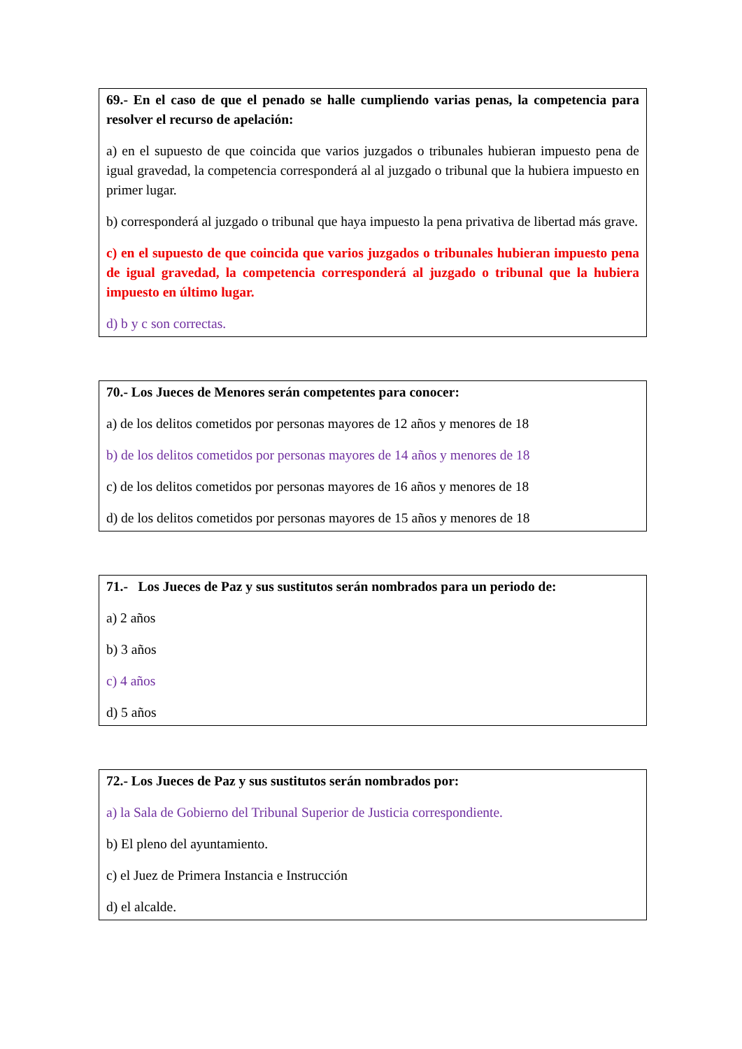69.- En el caso de que el penado se halle cumpliendo varias penas, la competencia para resolver el recurso de apelación:
a) en el supuesto de que coincida que varios juzgados o tribunales hubieran impuesto pena de igual gravedad, la competencia corresponderá al al juzgado o tribunal que la hubiera impuesto en primer lugar.
b) corresponderá al juzgado o tribunal que haya impuesto la pena privativa de libertad más grave.
c) en el supuesto de que coincida que varios juzgados o tribunales hubieran impuesto pena de igual gravedad, la competencia corresponderá al juzgado o tribunal que la hubiera impuesto en último lugar.
d) b y c son correctas.
70.- Los Jueces de Menores serán competentes para conocer:
a) de los delitos cometidos por personas mayores de 12 años y menores de 18
b) de los delitos cometidos por personas mayores de 14 años y menores de 18
c) de los delitos cometidos por personas mayores de 16 años y menores de 18
d) de los delitos cometidos por personas mayores de 15 años y menores de 18
71.- Los Jueces de Paz y sus sustitutos serán nombrados para un periodo de:
a) 2 años
b) 3 años
c) 4 años
d) 5 años
72.- Los Jueces de Paz y sus sustitutos serán nombrados por:
a) la Sala de Gobierno del Tribunal Superior de Justicia correspondiente.
b) El pleno del ayuntamiento.
c) el Juez de Primera Instancia e Instrucción
d) el alcalde.